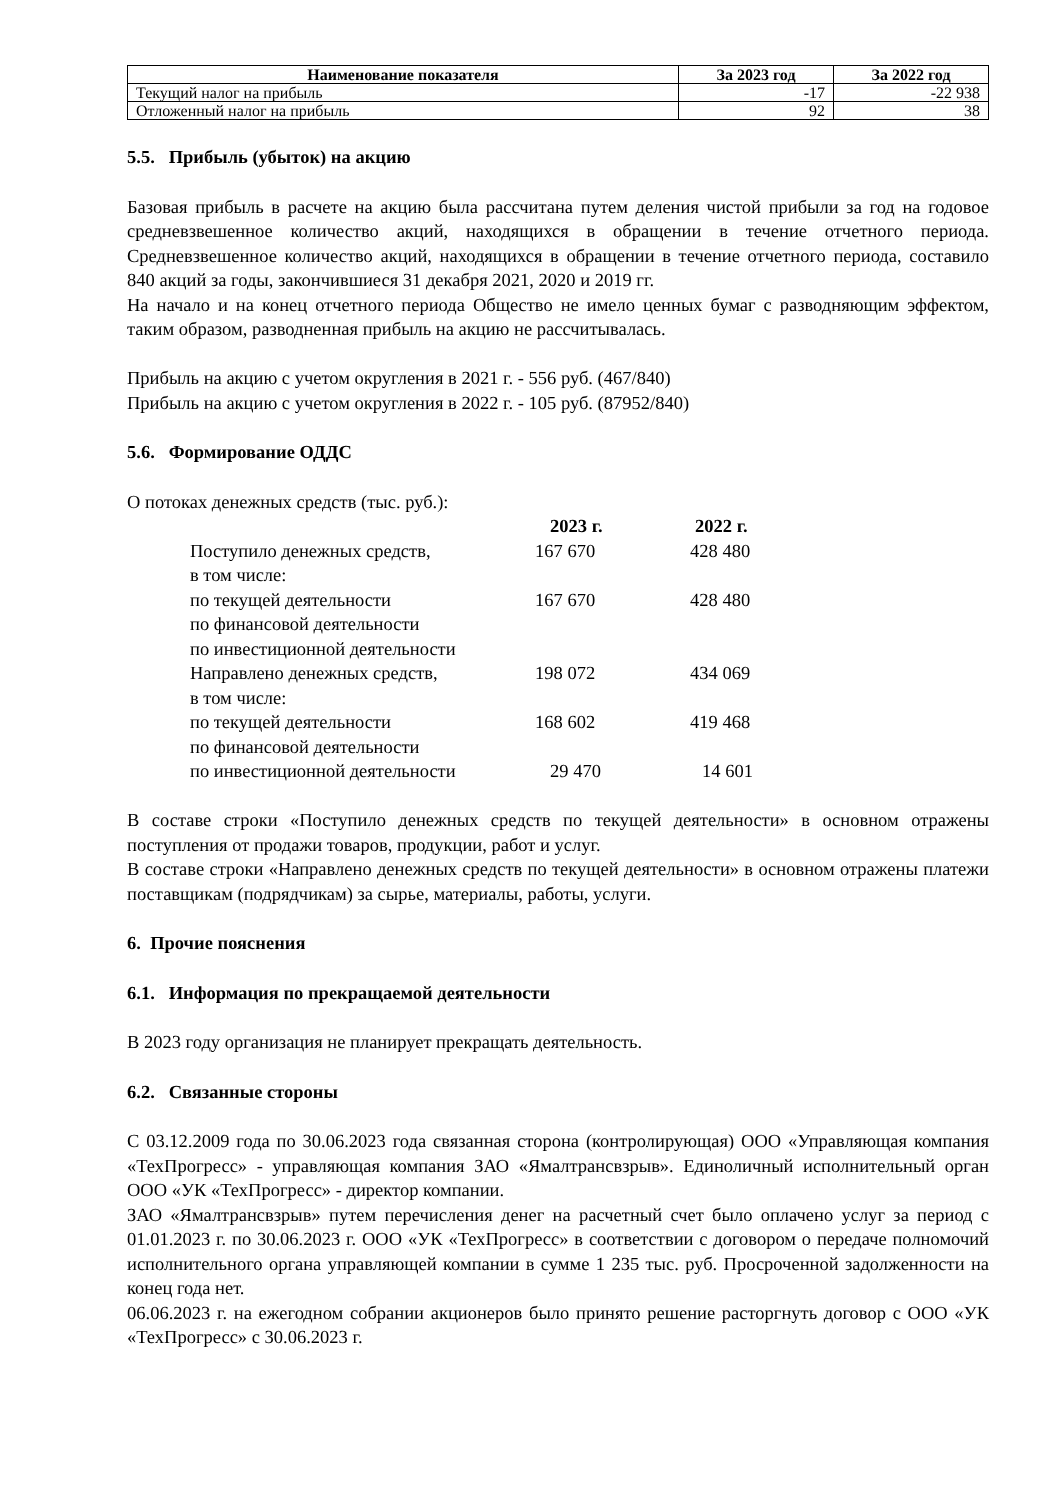| Наименование показателя | За 2023 год | За 2022 год |
| --- | --- | --- |
| Текущий налог на прибыль | -17 | -22 938 |
| Отложенный налог на прибыль | 92 | 38 |
5.5. Прибыль (убыток) на акцию
Базовая прибыль в расчете на акцию была рассчитана путем деления чистой прибыли за год на годовое средневзвешенное количество акций, находящихся в обращении в течение отчетного периода. Средневзвешенное количество акций, находящихся в обращении в течение отчетного периода, составило 840 акций за годы, закончившиеся 31 декабря 2021, 2020 и 2019 гг.
На начало и на конец отчетного периода Общество не имело ценных бумаг с разводняющим эффектом, таким образом, разводненная прибыль на акцию не рассчитывалась.
Прибыль на акцию с учетом округления в 2021 г. - 556 руб. (467/840)
Прибыль на акцию с учетом округления в 2022 г. - 105 руб. (87952/840)
5.6. Формирование ОДДС
О потоках денежных средств (тыс. руб.):
| | 2023 г. | 2022 г. |
| --- | --- | --- |
| Поступило денежных средств, | 167 670 | 428 480 |
| в том числе: | | |
| по текущей деятельности | 167 670 | 428 480 |
| по финансовой деятельности | | |
| по инвестиционной деятельности | | |
| Направлено денежных средств, | 198 072 | 434 069 |
| в том числе: | | |
| по текущей деятельности | 168 602 | 419 468 |
| по финансовой деятельности | | |
| по инвестиционной деятельности | 29 470 | 14 601 |
В составе строки «Поступило денежных средств по текущей деятельности» в основном отражены поступления от продажи товаров, продукции, работ и услуг.
В составе строки «Направлено денежных средств по текущей деятельности» в основном отражены платежи поставщикам (подрядчикам) за сырье, материалы, работы, услуги.
6. Прочие пояснения
6.1. Информация по прекращаемой деятельности
В 2023 году организация не планирует прекращать деятельность.
6.2. Связанные стороны
С 03.12.2009 года по 30.06.2023 года связанная сторона (контролирующая) ООО «Управляющая компания «ТехПрогресс» - управляющая компания ЗАО «Ямалтрансвзрыв». Единоличный исполнительный орган ООО «УК «ТехПрогресс» - директор компании.
ЗАО «Ямалтрансвзрыв» путем перечисления денег на расчетный счет было оплачено услуг за период с 01.01.2023 г. по 30.06.2023 г. ООО «УК «ТехПрогресс» в соответствии с договором о передаче полномочий исполнительного органа управляющей компании в сумме 1 235 тыс. руб. Просроченной задолженности на конец года нет.
06.06.2023 г. на ежегодном собрании акционеров было принято решение расторгнуть договор с ООО «УК «ТехПрогресс» с 30.06.2023 г.